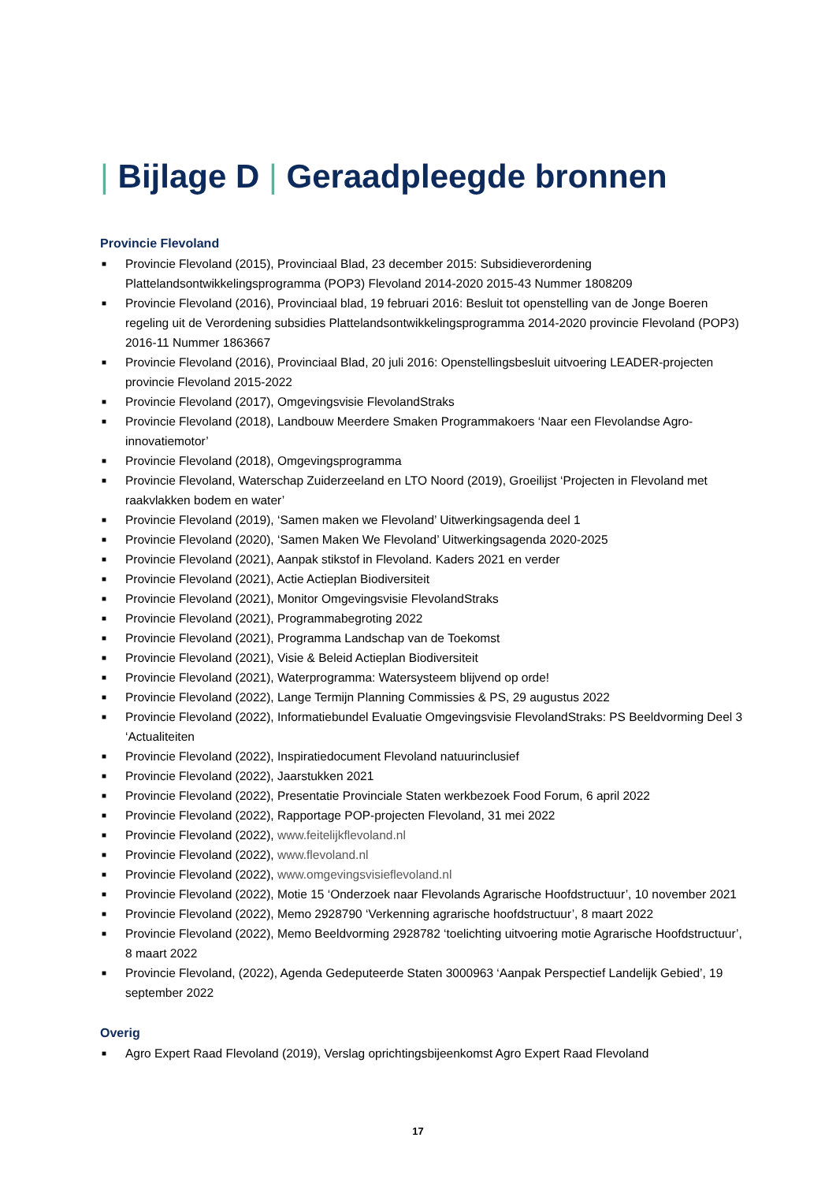| Bijlage D | Geraadpleegde bronnen
Provincie Flevoland
■ Provincie Flevoland (2015), Provinciaal Blad, 23 december 2015: Subsidieverordening Plattelandsontwikkelingsprogramma (POP3) Flevoland 2014-2020 2015-43 Nummer 1808209
■ Provincie Flevoland (2016), Provinciaal blad, 19 februari 2016: Besluit tot openstelling van de Jonge Boeren regeling uit de Verordening subsidies Plattelandsontwikkelingsprogramma 2014-2020 provincie Flevoland (POP3) 2016-11 Nummer 1863667
■ Provincie Flevoland (2016), Provinciaal Blad, 20 juli 2016: Openstellingsbesluit uitvoering LEADER-projecten provincie Flevoland 2015-2022
■ Provincie Flevoland (2017), Omgevingsvisie FlevolandStraks
■ Provincie Flevoland (2018), Landbouw Meerdere Smaken Programmakoers ‘Naar een Flevolandse Agro-innovatiemotor’
■ Provincie Flevoland (2018), Omgevingsprogramma
■ Provincie Flevoland, Waterschap Zuiderzeeland en LTO Noord (2019), Groeilijst ‘Projecten in Flevoland met raakvlakken bodem en water’
■ Provincie Flevoland (2019), ‘Samen maken we Flevoland’ Uitwerkingsagenda deel 1
■ Provincie Flevoland (2020), ‘Samen Maken We Flevoland’ Uitwerkingsagenda 2020-2025
■ Provincie Flevoland (2021), Aanpak stikstof in Flevoland. Kaders 2021 en verder
■ Provincie Flevoland (2021), Actie Actieplan Biodiversiteit
■ Provincie Flevoland (2021), Monitor Omgevingsvisie FlevolandStraks
■ Provincie Flevoland (2021), Programmabegroting 2022
■ Provincie Flevoland (2021), Programma Landschap van de Toekomst
■ Provincie Flevoland (2021), Visie & Beleid Actieplan Biodiversiteit
■ Provincie Flevoland (2021), Waterprogramma: Watersysteem blijvend op orde!
■ Provincie Flevoland (2022), Lange Termijn Planning Commissies & PS, 29 augustus 2022
■ Provincie Flevoland (2022), Informatiebundel Evaluatie Omgevingsvisie FlevolandStraks: PS Beeldvorming Deel 3 ‘Actualiteiten
■ Provincie Flevoland (2022), Inspiratiedocument Flevoland natuurinclusief
■ Provincie Flevoland (2022), Jaarstukken 2021
■ Provincie Flevoland (2022), Presentatie Provinciale Staten werkbezoek Food Forum, 6 april 2022
■ Provincie Flevoland (2022), Rapportage POP-projecten Flevoland, 31 mei 2022
■ Provincie Flevoland (2022), www.feitelijkflevoland.nl
■ Provincie Flevoland (2022), www.flevoland.nl
■ Provincie Flevoland (2022), www.omgevingsvisieflevoland.nl
■ Provincie Flevoland (2022), Motie 15 ‘Onderzoek naar Flevolands Agrarische Hoofdstructuur’, 10 november 2021
■ Provincie Flevoland (2022), Memo 2928790 ‘Verkenning agrarische hoofdstructuur’, 8 maart 2022
■ Provincie Flevoland (2022), Memo Beeldvorming 2928782 ‘toelichting uitvoering motie Agrarische Hoofdstructuur’, 8 maart 2022
■ Provincie Flevoland, (2022), Agenda Gedeputeerde Staten 3000963 ‘Aanpak Perspectief Landelijk Gebied’, 19 september 2022
Overig
■ Agro Expert Raad Flevoland (2019), Verslag oprichtingsbijeenkomst Agro Expert Raad Flevoland
17